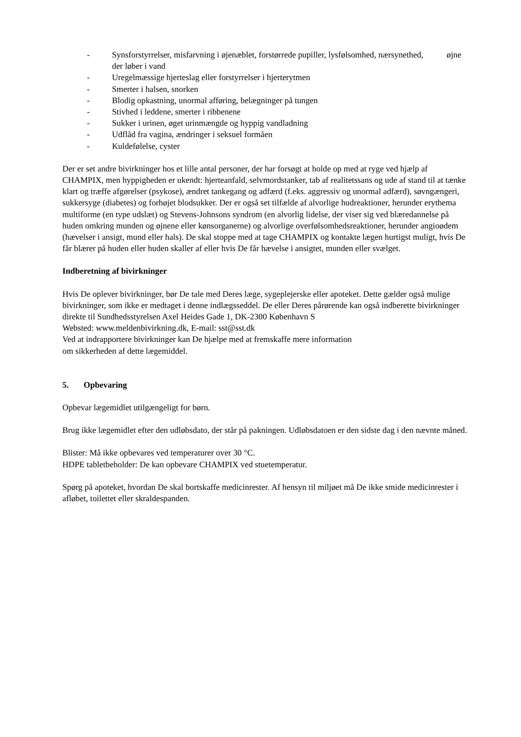- Synsforstyrrelser, misfarvning i øjenæblet, forstørrede pupiller, lysfølsomhed, nærsynethed, øjne der løber i vand
- Uregelmæssige hjerteslag eller forstyrrelser i hjerterytmen
- Smerter i halsen, snorken
- Blodig opkastning, unormal afføring, belægninger på tungen
- Stivhed i leddene, smerter i ribbenene
- Sukker i urinen, øget urinmængde og hyppig vandladning
- Udflåd fra vagina, ændringer i seksuel formåen
- Kuldefølelse, cyster
Der er set andre bivirkninger hos et lille antal personer, der har forsøgt at holde op med at ryge ved hjælp af CHAMPIX, men hyppigheden er ukendt: hjerteanfald, selvmordstanker, tab af realitetssans og ude af stand til at tænke klart og træffe afgørelser (psykose), ændret tankegang og adfærd (f.eks. aggressiv og unormal adfærd), søvngængeri, sukkersyge (diabetes) og forhøjet blodsukker. Der er også set tilfælde af alvorlige hudreaktioner, herunder erythema multiforme (en type udslæt) og Stevens-Johnsons syndrom (en alvorlig lidelse, der viser sig ved blæredannelse på huden omkring munden og øjnene eller kønsorganerne) og alvorlige overfølsomhedsreaktioner, herunder angioødem (hævelser i ansigt, mund eller hals). De skal stoppe med at tage CHAMPIX og kontakte lægen hurtigst muligt, hvis De får blærer på huden eller huden skaller af eller hvis De får hævelse i ansigtet, munden eller svælget.
Indberetning af bivirkninger
Hvis De oplever bivirkninger, bør De tale med Deres læge, sygeplejerske eller apoteket. Dette gælder også mulige bivirkninger, som ikke er medtaget i denne indlægsseddel. De eller Deres pårørende kan også indberette bivirkninger direkte til Sundhedsstyrelsen Axel Heides Gade 1, DK-2300 København S
Websted: www.meldenbivirkning.dk, E-mail: sst@sst.dk
Ved at indrapportere bivirkninger kan De hjælpe med at fremskaffe mere information
om sikkerheden af dette lægemiddel.
5. Opbevaring
Opbevar lægemidlet utilgængeligt for børn.
Brug ikke lægemidlet efter den udløbsdato, der står på pakningen. Udløbsdatoen er den sidste dag i den nævnte måned.
Blister: Må ikke opbevares ved temperaturer over 30 °C.
HDPE tabletbeholder: De kan opbevare CHAMPIX ved stuetemperatur.
Spørg på apoteket, hvordan De skal bortskaffe medicinrester. Af hensyn til miljøet må De ikke smide medicinrester i afløbet, toilettet eller skraldespanden.